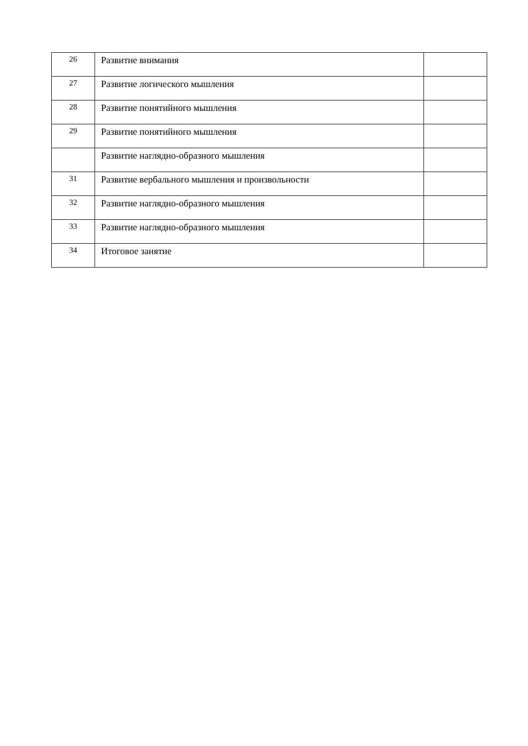| 26 | Развитие внимания | |
| 27 | Развитие логического мышления | |
| 28 | Развитие понятийного мышления | |
| 29 | Развитие понятийного мышления | |
| | Развитие наглядно-образного мышления | |
| 31 | Развитие вербального мышления и произвольности | |
| 32 | Развитие наглядно-образного мышления | |
| 33 | Развитие наглядно-образного мышления | |
| 34 | Итоговое занятие | |